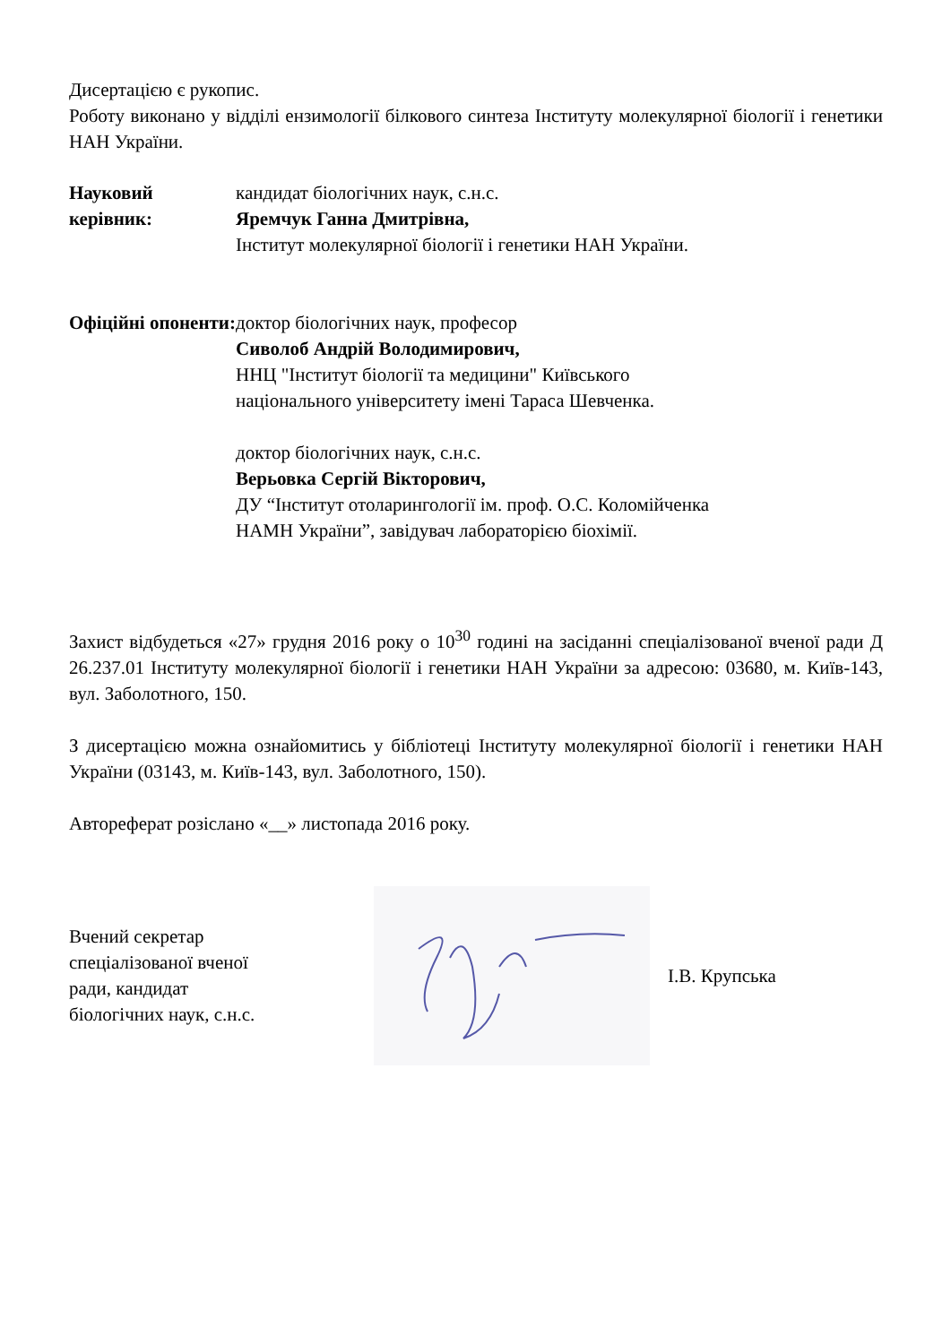Дисертацією є рукопис.
Роботу виконано у відділі ензимології білкового синтеза Інституту молекулярної біології і генетики НАН України.
Науковий керівник:
кандидат біологічних наук, с.н.с.
Яремчук Ганна Дмитрівна,
Інститут молекулярної біології і генетики НАН України.
Офіційні опоненти:
доктор біологічних наук, професор
Сиволоб Андрій Володимирович,
ННЦ "Інститут біології та медицини" Київського
національного університету імені Тараса Шевченка.
доктор біологічних наук, с.н.с.
Верьовка Сергій Вікторович,
ДУ “Інститут отоларингології ім. проф. О.С. Коломійченка
НАМН України”, завідувач лабораторією біохімії.
Захист відбудеться «27» грудня 2016 року о 10<sup>30</sup> годині на засіданні спеціалізованої вченої ради Д 26.237.01 Інституту молекулярної біології і генетики НАН України за адресою: 03680, м. Київ-143, вул. Заболотного, 150.
З дисертацією можна ознайомитись у бібліотеці Інституту молекулярної біології і генетики НАН України (03143, м. Київ-143, вул. Заболотного, 150).
Автореферат розіслано «__» листопада 2016 року.
Вчений секретар
спеціалізованої вченої
ради, кандидат
біологічних наук, с.н.с.
І.В. Крупська